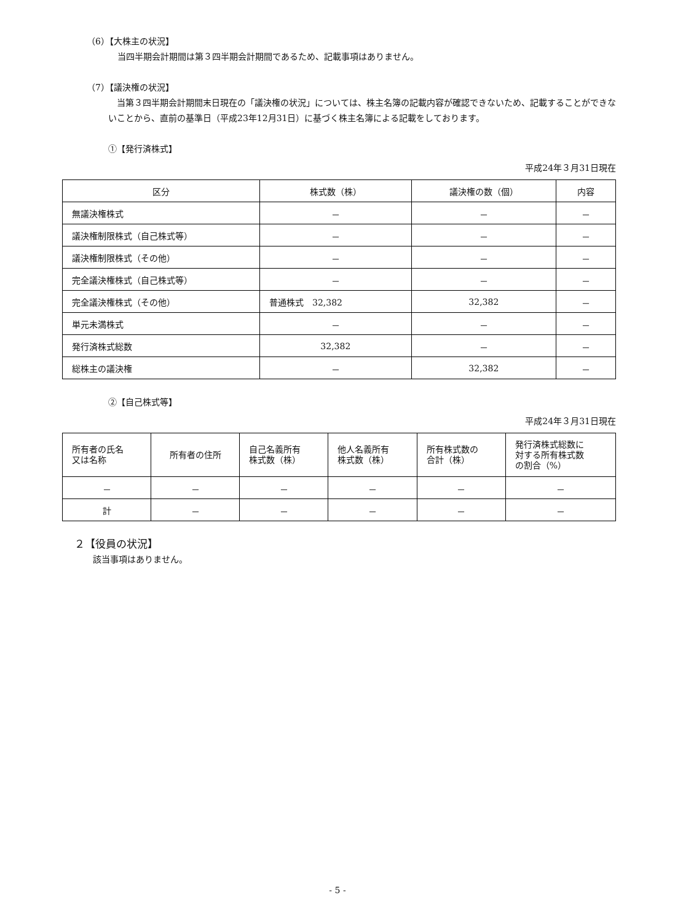（6）【大株主の状況】
当四半期会計期間は第３四半期会計期間であるため、記載事項はありません。
（7）【議決権の状況】
　当第３四半期会計期間末日現在の「議決権の状況」については、株主名簿の記載内容が確認できないため、記載することができないことから、直前の基準日（平成23年12月31日）に基づく株主名簿による記載をしております。
①【発行済株式】
平成24年３月31日現在
| 区分 | 株式数（株） | 議決権の数（個） | 内容 |
| --- | --- | --- | --- |
| 無議決権株式 | － | － | － |
| 議決権制限株式（自己株式等） | － | － | － |
| 議決権制限株式（その他） | － | － | － |
| 完全議決権株式（自己株式等） | － | － | － |
| 完全議決権株式（その他） | 普通株式 32,382 | 32,382 | － |
| 単元未満株式 | － | － | － |
| 発行済株式総数 | 32,382 | － | － |
| 総株主の議決権 | － | 32,382 | － |
②【自己株式等】
平成24年３月31日現在
| 所有者の氏名 又は名称 | 所有者の住所 | 自己名義所有 株式数（株） | 他人名義所有 株式数（株） | 所有株式数の 合計（株） | 発行済株式総数に 対する所有株式数 の割合（%） |
| --- | --- | --- | --- | --- | --- |
| － | － | － | － | － | － |
| 計 | － | － | － | － | － |
２【役員の状況】
該当事項はありません。
- 5 -